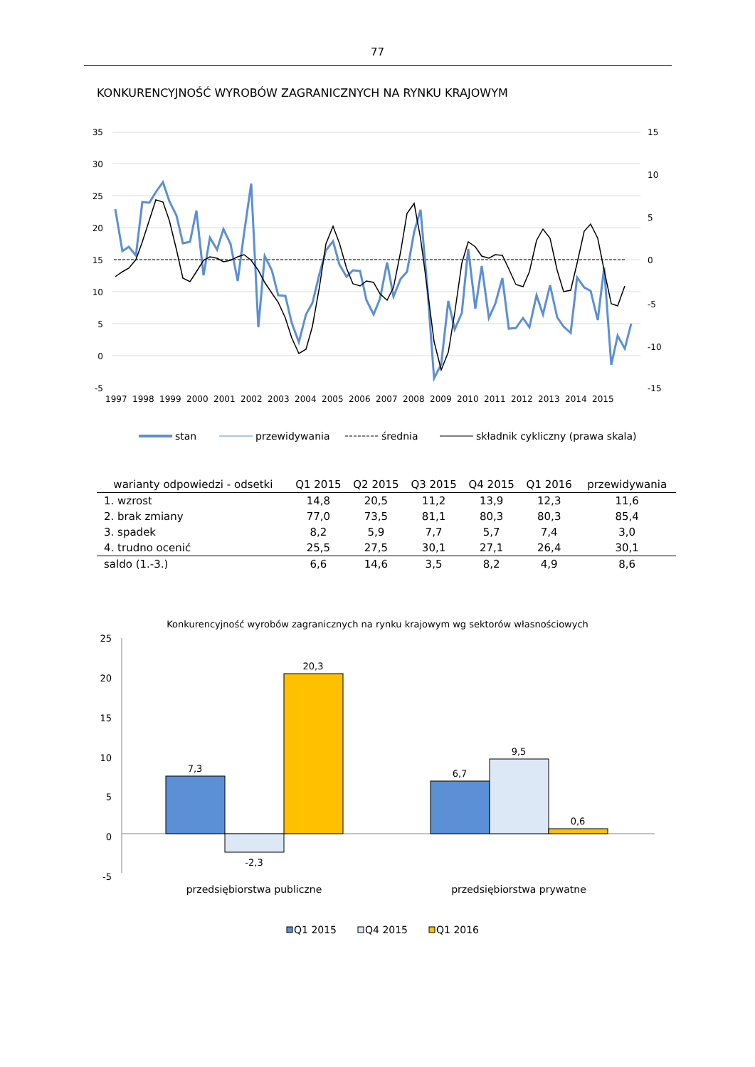77
KONKURENCYJNOŚĆ WYROBÓW ZAGRANICZNYCH NA RYNKU KRAJOWYM
35
30
25
20
15
10
5
0
-5
15
10
5
0
-5
-10
-15
1997
1998
1999
2000
2001
2002
2003
2004
2005
2006
2007
2008
2009
2010
2011
2012
2013
2014
2015
stan
przewidywania
średnia
składnik cykliczny (prawa skala)
| warianty odpowiedzi - odsetki | Q1 2015 | Q2 2015 | Q3 2015 | Q4 2015 | Q1 2016 | przewidywania |
| --- | --- | --- | --- | --- | --- | --- |
| 1. wzrost | 14,8 | 20,5 | 11,2 | 13,9 | 12,3 | 11,6 |
| 2. brak zmiany | 77,0 | 73,5 | 81,1 | 80,3 | 80,3 | 85,4 |
| 3. spadek | 8,2 | 5,9 | 7,7 | 5,7 | 7,4 | 3,0 |
| 4. trudno ocenić | 25,5 | 27,5 | 30,1 | 27,1 | 26,4 | 30,1 |
| saldo (1.-3.) | 6,6 | 14,6 | 3,5 | 8,2 | 4,9 | 8,6 |
Konkurencyjność wyrobów zagranicznych na rynku krajowym wg sektorów własnościowych
25
20
15
10
5
0
-5
7,3
-2,3
20,3
6,7
9,5
0,6
przedsiębiorstwa publiczne
przedsiębiorstwa prywatne
Q1 2015
Q4 2015
Q1 2016